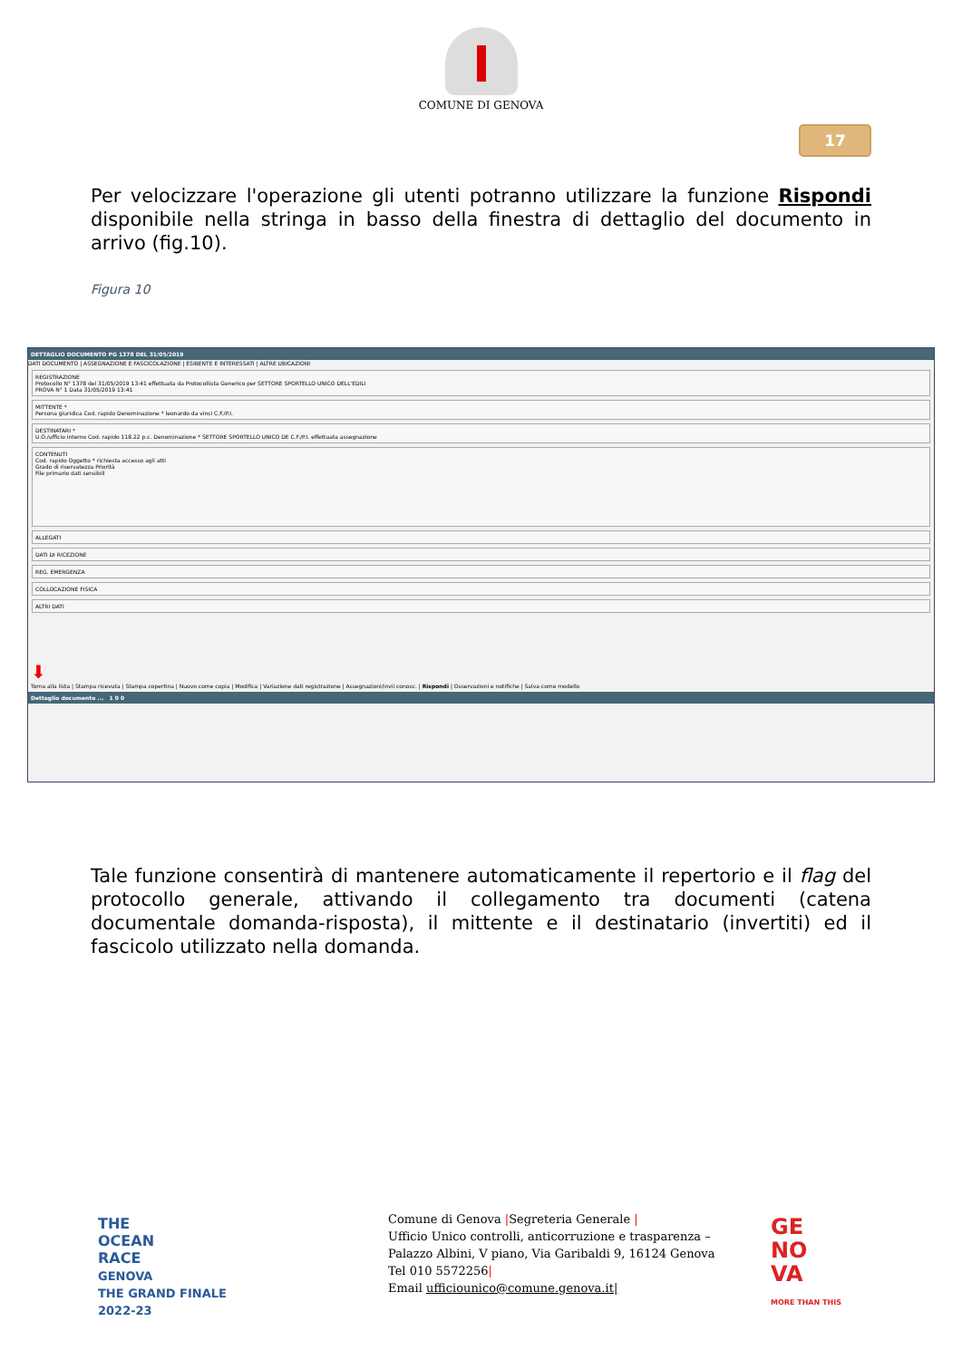COMUNE DI GENOVA
17
Per velocizzare l'operazione gli utenti potranno utilizzare la funzione Rispondi disponibile nella stringa in basso della finestra di dettaglio del documento in arrivo (fig.10).
Figura 10
DETTAGLIO DOCUMENTO PG 1378 DEL 31/05/2019
DATI DOCUMENTO | ASSEGNAZIONE E FASCICOLAZIONE | ESIBENTE E INTERESSATI | ALTRE UBICAZIONI
REGISTRAZIONE
Protocollo N° 1378 del 31/05/2019 13:41 effettuata da Protocollista Generico per SETTORE SPORTELLO UNICO DELL'EDILI
PROVA N° 1 Data 31/05/2019 13:41
MITTENTE *
Persona giuridica Cod. rapido Denominazione * leonardo da vinci C.F./P.I.
DESTINATARI *
U.O./ufficio interno Cod. rapido 118.22 p.c. Denominazione * SETTORE SPORTELLO UNICO DE C.F./P.I. effettuata assegnazione
CONTENUTI
Cod. rapido Oggetto * richiesta accesso agli atti
Grado di riservatezza Priorità
File primario dati sensibili
ALLEGATI
DATI DI RICEZIONE
REG. EMERGENZA
COLLOCAZIONE FISICA
ALTRI DATI
⬇
Torna alla lista | Stampa ricevuta | Stampa copertina | Nuovo come copia | Modifica | Variazione dati registrazione | Assegnazioni/invii conosc. | Rispondi | Osservazioni e notifiche | Salva come modello
Dettaglio documento ... 1 0 0
Tale funzione consentirà di mantenere automaticamente il repertorio e il flag del protocollo generale, attivando il collegamento tra documenti (catena documentale domanda-risposta), il mittente e il destinatario (invertiti) ed il fascicolo utilizzato nella domanda.
THE
OCEAN
RACE
GENOVA
THE GRAND FINALE
2022-23
Comune di Genova |Segreteria Generale |
Ufficio Unico controlli, anticorruzione e trasparenza –
Palazzo Albini, V piano, Via Garibaldi 9, 16124 Genova
Tel 010 5572256|
Email ufficiounico@comune.genova.it|
GE
NO
VA
MORE THAN THIS